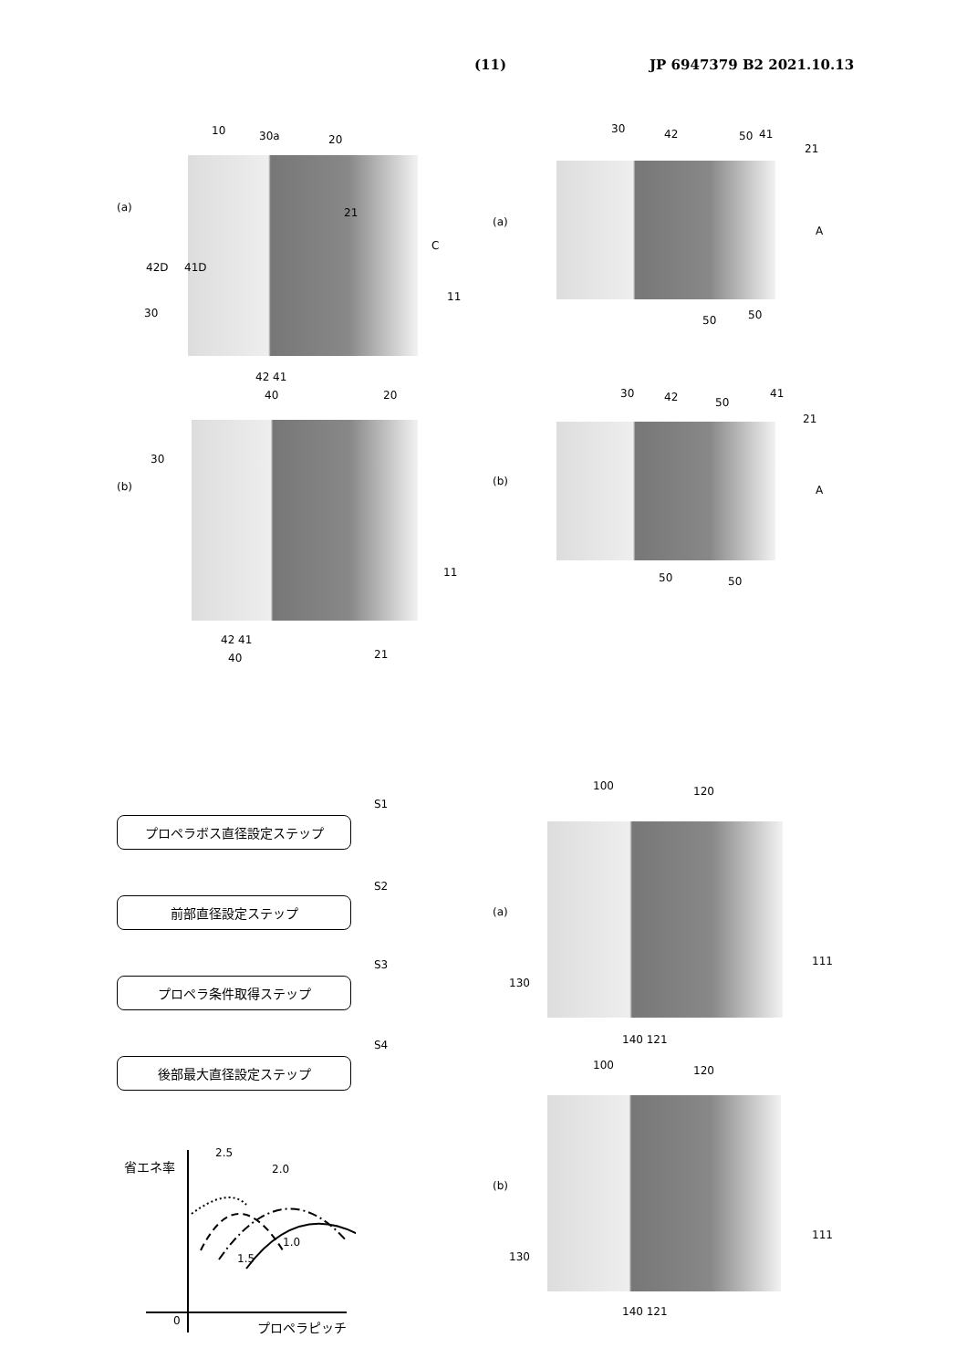(11) JP 6947379 B2 2021.10.13
10 30a 20
(a) 21
C
42D 41D
11
30
42 41
40 20
30
(b)
11
42 41
40 21
30 42 50 41
21
(a)
A
50 50
30 42 50
41
21
(b)
A
50 50
S1
S2
S3
S4
プロペラボス直径設定ステップ
前部直径設定ステップ
プロペラ条件取得ステップ
後部最大直径設定ステップ
省エネ率
2.5
2.0
1.0
1.5
0 プロペラピッチ
100 120
(a)
111
130
140 121
100 120
(b)
111
130
140 121